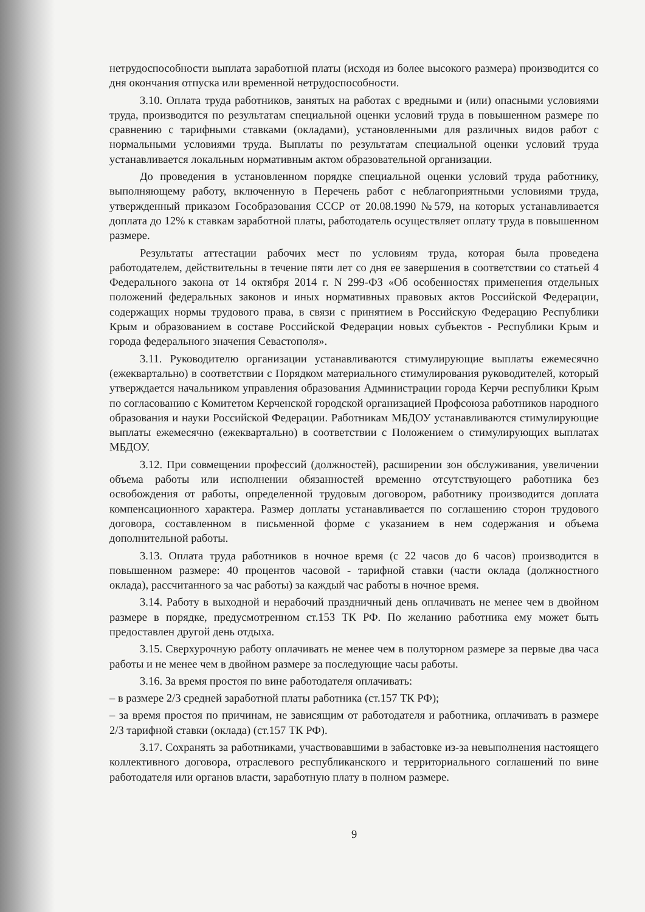нетрудоспособности выплата заработной платы (исходя из более высокого размера) производится со дня окончания отпуска или временной нетрудоспособности.
3.10. Оплата труда работников, занятых на работах с вредными и (или) опасными условиями труда, производится по результатам специальной оценки условий труда в повышенном размере по сравнению с тарифными ставками (окладами), установленными для различных видов работ с нормальными условиями труда. Выплаты по результатам специальной оценки условий труда устанавливается локальным нормативным актом образовательной организации.
До проведения в установленном порядке специальной оценки условий труда работнику, выполняющему работу, включенную в Перечень работ с неблагоприятными условиями труда, утвержденный приказом Гособразования СССР от 20.08.1990 №579, на которых устанавливается доплата до 12% к ставкам заработной платы, работодатель осуществляет оплату труда в повышенном размере.
Результаты аттестации рабочих мест по условиям труда, которая была проведена работодателем, действительны в течение пяти лет со дня ее завершения в соответствии со статьей 4 Федерального закона от 14 октября 2014 г. N 299-ФЗ «Об особенностях применения отдельных положений федеральных законов и иных нормативных правовых актов Российской Федерации, содержащих нормы трудового права, в связи с принятием в Российскую Федерацию Республики Крым и образованием в составе Российской Федерации новых субъектов - Республики Крым и города федерального значения Севастополя».
3.11. Руководителю организации устанавливаются стимулирующие выплаты ежемесячно (ежеквартально) в соответствии с Порядком материального стимулирования руководителей, который утверждается начальником управления образования Администрации города Керчи республики Крым по согласованию с Комитетом Керченской городской организацией Профсоюза работников народного образования и науки Российской Федерации. Работникам МБДОУ устанавливаются стимулирующие выплаты ежемесячно (ежеквартально) в соответствии с Положением о стимулирующих выплатах МБДОУ.
3.12. При совмещении профессий (должностей), расширении зон обслуживания, увеличении объема работы или исполнении обязанностей временно отсутствующего работника без освобождения от работы, определенной трудовым договором, работнику производится доплата компенсационного характера. Размер доплаты устанавливается по соглашению сторон трудового договора, составленном в письменной форме с указанием в нем содержания и объема дополнительной работы.
3.13. Оплата труда работников в ночное время (с 22 часов до 6 часов) производится в повышенном размере: 40 процентов часовой - тарифной ставки (части оклада (должностного оклада), рассчитанного за час работы) за каждый час работы в ночное время.
3.14. Работу в выходной и нерабочий праздничный день оплачивать не менее чем в двойном размере в порядке, предусмотренном ст.153 ТК РФ. По желанию работника ему может быть предоставлен другой день отдыха.
3.15. Сверхурочную работу оплачивать не менее чем в полуторном размере за первые два часа работы и не менее чем в двойном размере за последующие часы работы.
3.16. За время простоя по вине работодателя оплачивать:
– в размере 2/3 средней заработной платы работника (ст.157 ТК РФ);
– за время простоя по причинам, не зависящим от работодателя и работника, оплачивать в размере 2/3 тарифной ставки (оклада) (ст.157 ТК РФ).
3.17. Сохранять за работниками, участвовавшими в забастовке из-за невыполнения настоящего коллективного договора, отраслевого республиканского и территориального соглашений по вине работодателя или органов власти, заработную плату в полном размере.
9